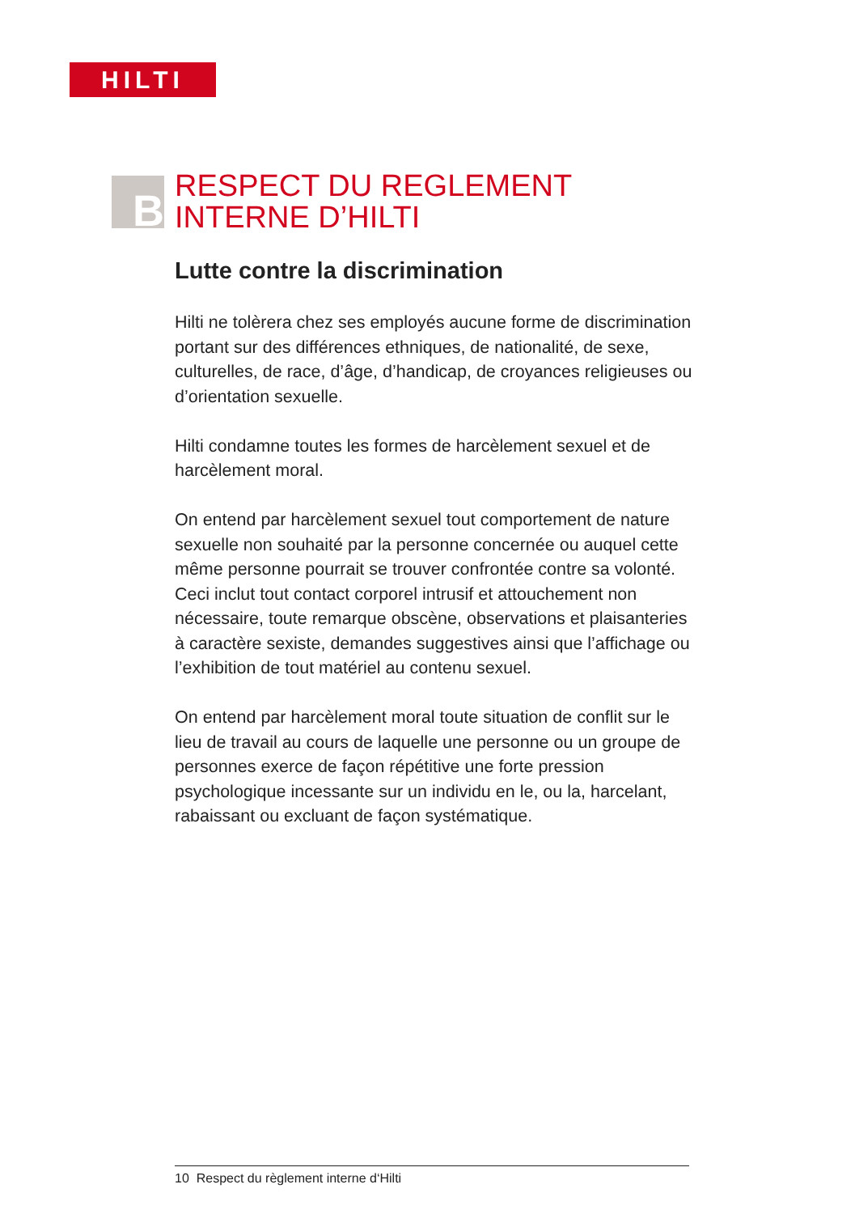HILTI
B
RESPECT DU REGLEMENT
INTERNE D’HILTI
Lutte contre la discrimination
Hilti ne tolèrera chez ses employés aucune forme de discrimination portant sur des différences ethniques, de nationalité, de sexe, culturelles, de race, d’âge, d’handicap, de croyances religieuses ou d’orientation sexuelle.
Hilti condamne toutes les formes de harcèlement sexuel et de harcèlement moral.
On entend par harcèlement sexuel tout comportement de nature sexuelle non souhaité par la personne concernée ou auquel cette même personne pourrait se trouver confrontée contre sa volonté. Ceci inclut tout contact corporel intrusif et attouchement non nécessaire, toute remarque obscène, observations et plaisanteries à caractère sexiste, demandes suggestives ainsi que l’affichage ou l’exhibition de tout matériel au contenu sexuel.
On entend par harcèlement moral toute situation de conflit sur le lieu de travail au cours de laquelle une personne ou un groupe de personnes exerce de façon répétitive une forte pression psychologique incessante sur un individu en le, ou la, harcelant, rabaissant ou excluant de façon systématique.
10 Respect du règlement interne d‘Hilti